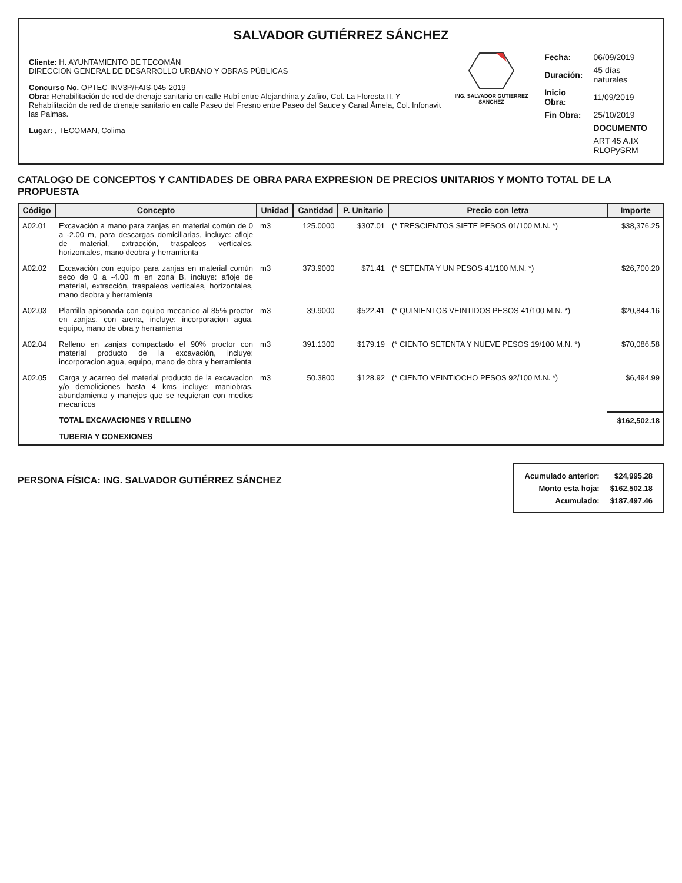SALVADOR GUTIÉRREZ SÁNCHEZ
Cliente: H. AYUNTAMIENTO DE TECOMÁN
DIRECCION GENERAL DE DESARROLLO URBANO Y OBRAS PÚBLICAS
Concurso No. OPTEC-INV3P/FAIS-045-2019
Obra: Rehabilitación de red de drenaje sanitario en calle Rubí entre Alejandrina y Zafiro, Col. La Floresta II. Y Rehabilitación de red de drenaje sanitario en calle Paseo del Fresno entre Paseo del Sauce y Canal Ámela, Col. Infonavit las Palmas.
Lugar: , TECOMAN, Colima
ING. SALVADOR GUTIERREZ SANCHEZ
| Fecha: | 06/09/2019 |
| Duración: | 45 días naturales |
| Inicio Obra: | 11/09/2019 |
| Fin Obra: | 25/10/2019 |
| | DOCUMENTO |
| | ART 45 A.IX RLOPySRM |
CATALOGO DE CONCEPTOS Y CANTIDADES DE OBRA PARA EXPRESION DE PRECIOS UNITARIOS Y MONTO TOTAL DE LA PROPUESTA
| Código | Concepto | Unidad | Cantidad | P. Unitario | Precio con letra | Importe |
| --- | --- | --- | --- | --- | --- | --- |
| A02.01 | Excavación a mano para zanjas en material común de 0 a -2.00 m, para descargas domiciliarias, incluye: afloje de material, extracción, traspaleos verticales, horizontales, mano deobra y herramienta | m3 | 125.0000 | $307.01 | (* TRESCIENTOS SIETE PESOS 01/100 M.N. *) | $38,376.25 |
| A02.02 | Excavación con equipo para zanjas en material común seco de 0 a -4.00 m en zona B, incluye: afloje de material, extracción, traspaleos verticales, horizontales, mano deobra y herramienta | m3 | 373.9000 | $71.41 | (* SETENTA Y UN PESOS 41/100 M.N. *) | $26,700.20 |
| A02.03 | Plantilla apisonada con equipo mecanico al 85% proctor en zanjas, con arena, incluye: incorporacion agua, equipo, mano de obra y herramienta | m3 | 39.9000 | $522.41 | (* QUINIENTOS VEINTIDOS PESOS 41/100 M.N. *) | $20,844.16 |
| A02.04 | Relleno en zanjas compactado el 90% proctor con material producto de la excavación, incluye: incorporacion agua, equipo, mano de obra y herramienta | m3 | 391.1300 | $179.19 | (* CIENTO SETENTA Y NUEVE PESOS 19/100 M.N. *) | $70,086.58 |
| A02.05 | Carga y acarreo del material producto de la excavacion y/o demoliciones hasta 4 kms incluye: maniobras, abundamiento y manejos que se requieran con medios mecanicos | m3 | 50.3800 | $128.92 | (* CIENTO VEINTIOCHO PESOS 92/100 M.N. *) | $6,494.99 |
| | TOTAL EXCAVACIONES Y RELLENO | | | | | $162,502.18 |
| | TUBERIA Y CONEXIONES | | | | | |
PERSONA FÍSICA: ING. SALVADOR GUTIÉRREZ SÁNCHEZ
| Acumulado anterior: | $24,995.28 |
| Monto esta hoja: | $162,502.18 |
| Acumulado: | $187,497.46 |